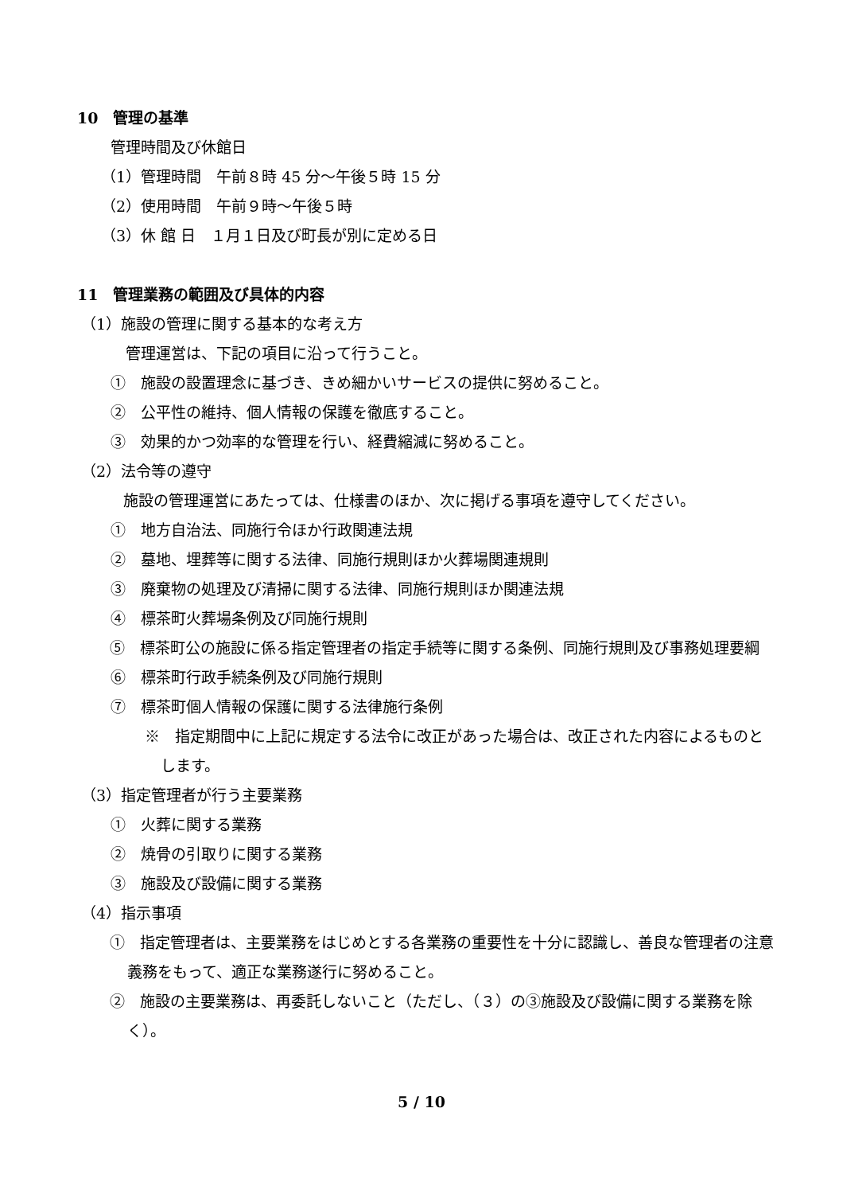10　管理の基準
管理時間及び休館日
（1）管理時間　午前８時 45 分～午後５時 15 分
（2）使用時間　午前９時～午後５時
（3）休 館 日　１月１日及び町長が別に定める日
11　管理業務の範囲及び具体的内容
（1）施設の管理に関する基本的な考え方
管理運営は、下記の項目に沿って行うこと。
①　施設の設置理念に基づき、きめ細かいサービスの提供に努めること。
②　公平性の維持、個人情報の保護を徹底すること。
③　効果的かつ効率的な管理を行い、経費縮減に努めること。
（2）法令等の遵守
施設の管理運営にあたっては、仕様書のほか、次に掲げる事項を遵守してください。
①　地方自治法、同施行令ほか行政関連法規
②　墓地、埋葬等に関する法律、同施行規則ほか火葬場関連規則
③　廃棄物の処理及び清掃に関する法律、同施行規則ほか関連法規
④　標茶町火葬場条例及び同施行規則
⑤　標茶町公の施設に係る指定管理者の指定手続等に関する条例、同施行規則及び事務処理要綱
⑥　標茶町行政手続条例及び同施行規則
⑦　標茶町個人情報の保護に関する法律施行条例
※　指定期間中に上記に規定する法令に改正があった場合は、改正された内容によるものとします。
（3）指定管理者が行う主要業務
①　火葬に関する業務
②　焼骨の引取りに関する業務
③　施設及び設備に関する業務
（4）指示事項
①　指定管理者は、主要業務をはじめとする各業務の重要性を十分に認識し、善良な管理者の注意義務をもって、適正な業務遂行に努めること。
②　施設の主要業務は、再委託しないこと（ただし、（３）の③施設及び設備に関する業務を除く）。
5 / 10